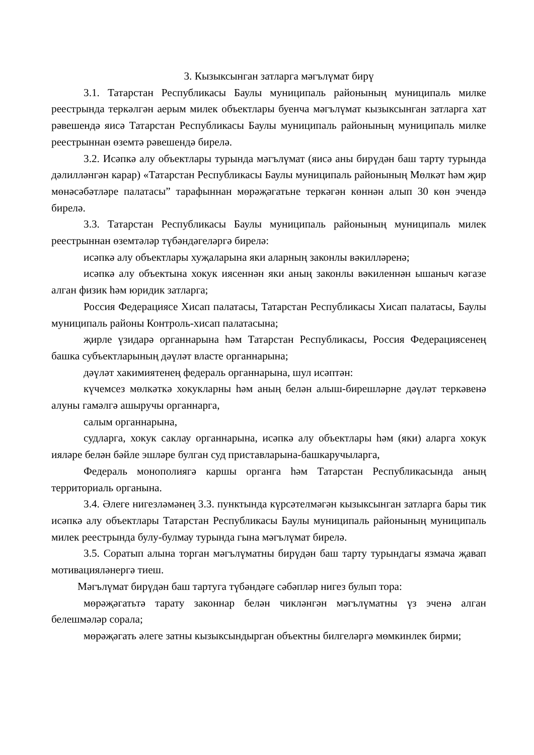3. Кызыксынган затларга мәгълүмат бирү
3.1. Татарстан Республикасы Баулы муниципаль районының муниципаль милке реестрында теркәлгән аерым милек объектлары буенча мәгълүмат кызыксынган затларга хат рәвешендә яисә Татарстан Республикасы Баулы муниципаль районының муниципаль милке реестрыннан өземтә рәвешендә бирелә.
3.2. Исәпкә алу объектлары турында мәгълүмат (яисә аны бирүдән баш тарту турында дәлилләнгән карар) «Татарстан Республикасы Баулы муниципаль районының Мөлкәт һәм җир мөнәсәбәтләре палатасы” тарафыннан мөрәҗәгатьне теркәгән көннән алып 30 көн эчендә бирелә.
3.3. Татарстан Республикасы Баулы муниципаль районының муниципаль милек реестрыннан өземтәләр түбәндәгеләргә бирелә:
исәпкә алу объектлары хуҗаларына яки аларның законлы вәкилләренә;
исәпкә алу объектына хокук иясеннән яки аның законлы вәкиленнән ышаныч кәгазе алган физик һәм юридик затларга;
Россия Федерациясе Хисап палатасы, Татарстан Республикасы Хисап палатасы, Баулы муниципаль районы Контроль-хисап палатасына;
җирле үзидарә органнарына һәм Татарстан Республикасы, Россия Федерациясенең башка субъектларының дәүләт власте органнарына;
дәүләт хакимиятенең федераль органнарына, шул исәптән:
күчемсез мөлкәткә хокукларны һәм аның белән алыш-бирешләрне дәүләт теркәвенә алуны гамәлгә ашыручы органнарга,
салым органнарына,
судларга, хокук саклау органнарына, исәпкә алу объектлары һәм (яки) аларга хокук ияләре белән бәйле эшләре булган суд приставларына-башкаручыларга,
Федераль монополиягә каршы органга һәм Татарстан Республикасында аның территориаль органына.
3.4. Әлеге нигезләмәнең 3.3. пунктында күрсәтелмәгән кызыксынган затларга бары тик исәпкә алу объектлары Татарстан Республикасы Баулы муниципаль районының муниципаль милек реестрында булу-булмау турында гына мәгълүмат бирелә.
3.5. Соратып алына торган мәгълүматны бирүдән баш тарту турындагы язмача җавап мотивацияләнергә тиеш.
Мәгълүмат бирүдән баш тартуга түбәндәге сәбәпләр нигез булып тора:
мөрәҗәгатьтә тарату законнар белән чикләнгән мәгълүматны үз эченә алган белешмәләр сорала;
мөрәҗәгать әлеге затны кызыксындырган объектны билгеләргә мөмкинлек бирми;